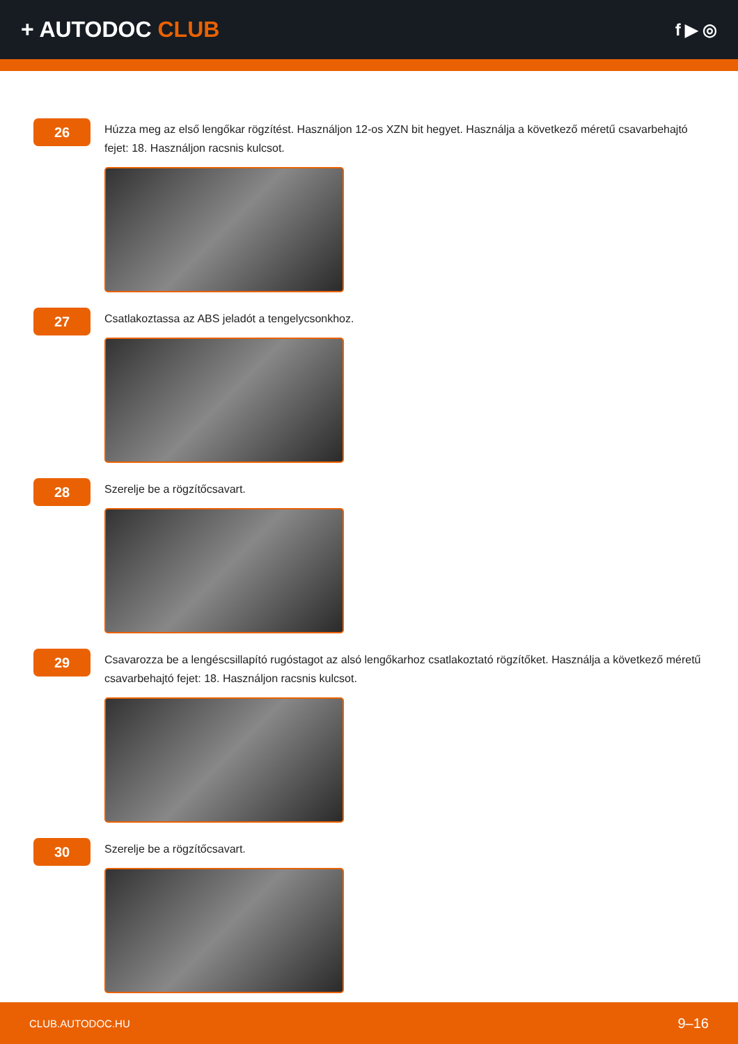+ AUTODOC CLUB
f ▶ ◎
26
Húzza meg az első lengőkar rögzítést. Használjon 12-os XZN bit hegyet. Használja a következő méretű csavarbehajtó fejet: 18. Használjon racsnis kulcsot.
27
Csatlakoztassa az ABS jeladót a tengelycsonkhoz.
28
Szerelje be a rögzítőcsavart.
29
Csavarozza be a lengéscsillapító rugóstagot az alsó lengőkarhoz csatlakoztató rögzítőket. Használja a következő méretű csavarbehajtó fejet: 18. Használjon racsnis kulcsot.
30
Szerelje be a rögzítőcsavart.
CLUB.AUTODOC.HU 9–16